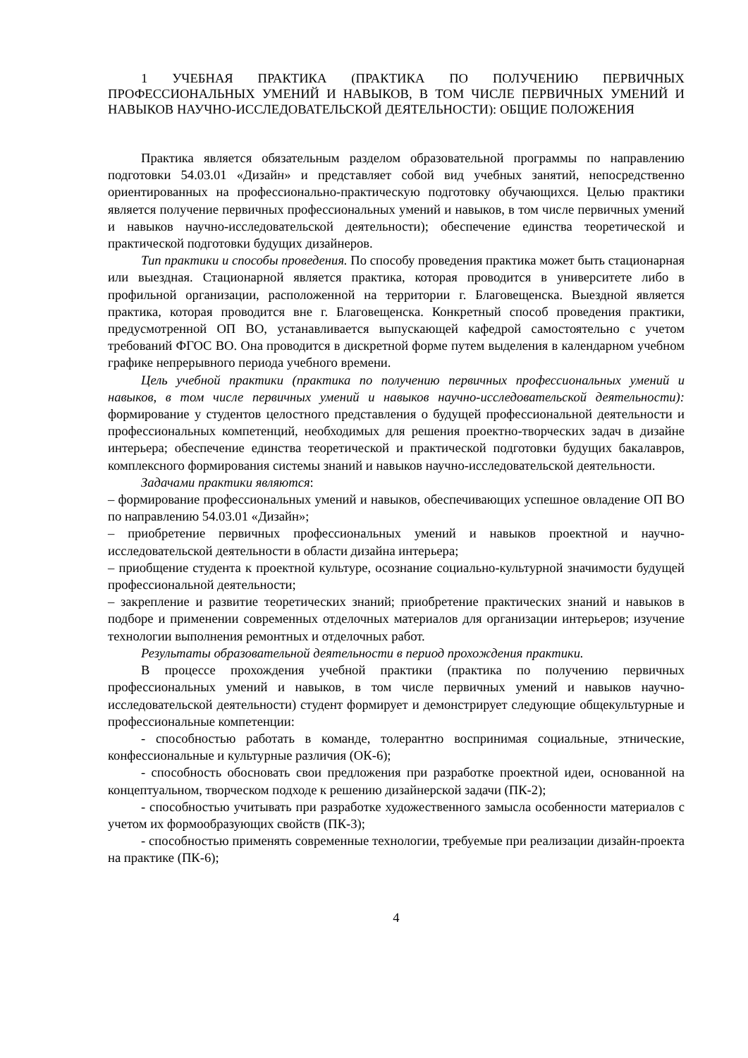1 УЧЕБНАЯ ПРАКТИКА (ПРАКТИКА ПО ПОЛУЧЕНИЮ ПЕРВИЧНЫХ ПРОФЕССИОНАЛЬНЫХ УМЕНИЙ И НАВЫКОВ, В ТОМ ЧИСЛЕ ПЕРВИЧНЫХ УМЕНИЙ И НАВЫКОВ НАУЧНО-ИССЛЕДОВАТЕЛЬСКОЙ ДЕЯТЕЛЬНОСТИ): ОБЩИЕ ПОЛОЖЕНИЯ
Практика является обязательным разделом образовательной программы по направлению подготовки 54.03.01 «Дизайн» и представляет собой вид учебных занятий, непосредственно ориентированных на профессионально-практическую подготовку обучающихся. Целью практики является получение первичных профессиональных умений и навыков, в том числе первичных умений и навыков научно-исследовательской деятельности); обеспечение единства теоретической и практической подготовки будущих дизайнеров.
Тип практики и способы проведения. По способу проведения практика может быть стационарная или выездная. Стационарной является практика, которая проводится в университете либо в профильной организации, расположенной на территории г. Благовещенска. Выездной является практика, которая проводится вне г. Благовещенска. Конкретный способ проведения практики, предусмотренной ОП ВО, устанавливается выпускающей кафедрой самостоятельно с учетом требований ФГОС ВО. Она проводится в дискретной форме путем выделения в календарном учебном графике непрерывного периода учебного времени.
Цель учебной практики (практика по получению первичных профессиональных умений и навыков, в том числе первичных умений и навыков научно-исследовательской деятельности): формирование у студентов целостного представления о будущей профессиональной деятельности и профессиональных компетенций, необходимых для решения проектно-творческих задач в дизайне интерьера; обеспечение единства теоретической и практической подготовки будущих бакалавров, комплексного формирования системы знаний и навыков научно-исследовательской деятельности.
Задачами практики являются:
– формирование профессиональных умений и навыков, обеспечивающих успешное овладение ОП ВО по направлению 54.03.01 «Дизайн»;
– приобретение первичных профессиональных умений и навыков проектной и научно-исследовательской деятельности в области дизайна интерьера;
– приобщение студента к проектной культуре, осознание социально-культурной значимости будущей профессиональной деятельности;
– закрепление и развитие теоретических знаний; приобретение практических знаний и навыков в подборе и применении современных отделочных материалов для организации интерьеров; изучение технологии выполнения ремонтных и отделочных работ.
Результаты образовательной деятельности в период прохождения практики.
В процессе прохождения учебной практики (практика по получению первичных профессиональных умений и навыков, в том числе первичных умений и навыков научно-исследовательской деятельности) студент формирует и демонстрирует следующие общекультурные и профессиональные компетенции:
- способностью работать в команде, толерантно воспринимая социальные, этнические, конфессиональные и культурные различия (ОК-6);
- способность обосновать свои предложения при разработке проектной идеи, основанной на концептуальном, творческом подходе к решению дизайнерской задачи (ПК-2);
- способностью учитывать при разработке художественного замысла особенности материалов с учетом их формообразующих свойств (ПК-3);
- способностью применять современные технологии, требуемые при реализации дизайн-проекта на практике (ПК-6);
4